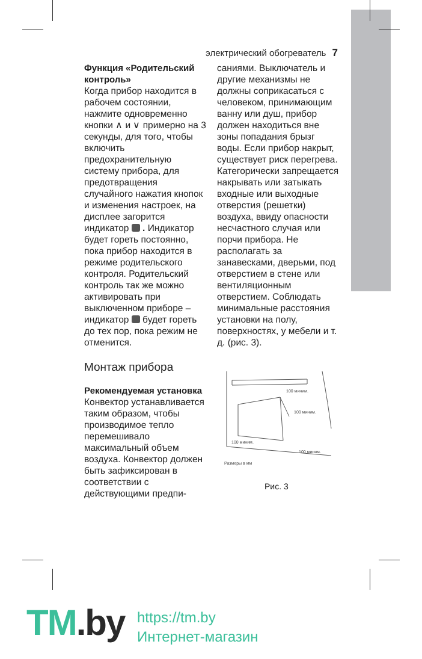электрический обогреватель 7
Функция «Родительский контроль»
Когда прибор находится в рабочем состоянии, нажмите одновременно кнопки ∧ и ∨ примерно на 3 секунды, для того, чтобы включить предохранительную систему прибора, для предотвращения случайного нажатия кнопок и изменения настроек, на дисплее загорится индикатор . Индикатор будет гореть постоянно, пока прибор находится в режиме родительского контроля. Родительский контроль так же можно активировать при выключенном приборе – индикатор будет гореть до тех пор, пока режим не отменится.
Монтаж прибора
Рекомендуемая установка
Конвектор устанавливается таким образом, чтобы производимое тепло перемешивало максимальный объем воздуха. Конвектор должен быть зафиксирован в соответствии с действующими предпи-
саниями. Выключатель и другие механизмы не должны соприкасаться с человеком, принимающим ванну или душ, прибор должен находиться вне зоны попадания брызг воды. Если прибор накрыт, существует риск перегрева. Категорически запрещается накрывать или затыкать входные или выходные отверстия (решетки) воздуха, ввиду опасности несчастного случая или порчи прибора. Не располагать за занавесками, дверьми, под отверстием в стене или вентиляционным отверстием. Соблюдать минимальные расстояния установки на полу, поверхностях, у мебели и т. д. (рис. 3).
100 миним.
100 миним.
100 миним.
100 миним.
Размеры в мм
Рис. 3
TM.by
https://tm.by
Интернет-магазин